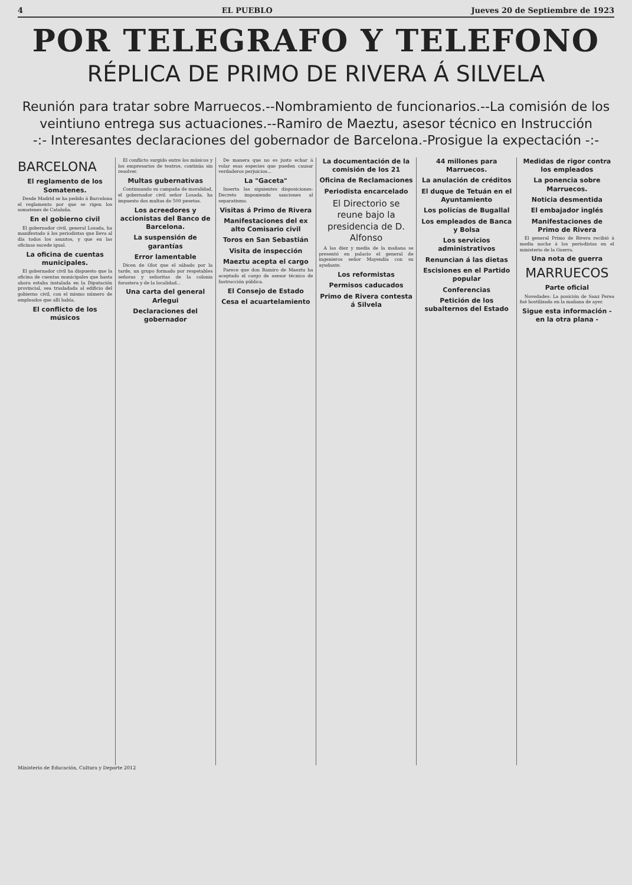4 EL PUEBLO Jueves 20 de Septiembre de 1923
POR TELEGRAFO Y TELEFONO
RÉPLICA DE PRIMO DE RIVERA Á SILVELA
Reunión para tratar sobre Marruecos.--Nombramiento de funcionarios.--La comisión de los veintiuno entrega sus actuaciones.--Ramiro de Maeztu, asesor técnico en Instrucción
-:- Interesantes declaraciones del gobernador de Barcelona.-Prosigue la expectación -:-
BARCELONA
El reglamento de los Somatenes.
Desde Madrid se ha pedido á Barcelona el reglamento por que se rigen los somatenes de Cataluña.
En el gobierno civil
El gobernador civil, general Losada, ha manifestado á los periodistas que lleva al día todos los asuntos, y que en las oficinas sucede igual.
La oficina de cuentas municipales.
El gobernador civil ha dispuesto que la oficina de cuentas municipales que hasta ahora estaba instalada en la Diputación provincial, sea trasladada al edificio del gobierno civil, con el mismo número de empleados que allí había.
El conflicto de los músicos
El conflicto surgido entre los músicos y los empresarios de teatros, continúa sin resolver.
Multas gubernativas
Continuando su campaña de moralidad, el gobernador civil señor Losada, ha impuesto dos multas de 500 pesetas.
Los acreedores y accionistas del Banco de Barcelona.
La suspensión de garantías
Error lamentable
Dicen de Olot que el sábado por la tarde, un grupo formado por respetables señoras y señoritas de la colonia forastera y de la localidad...
Una carta del general Arlegui
Declaraciones del gobernador
De manera que no es justo echar á volar esas especies que pueden causar verdaderos perjuicios...
La "Gaceta"
Inserta las siguientes disposiciones: Decreto imponiendo sanciones al separatismo.
Visitas á Primo de Rivera
Manifestaciones del ex alto Comisario civil
Toros en San Sebastián
Visita de inspección
Maeztu acepta el cargo
Parece que don Ramiro de Maeztu ha aceptado el cargo de asesor técnico de Instrucción pública.
El Consejo de Estado
Cesa el acuartelamiento
La documentación de la comisión de los 21
Oficina de Reclamaciones
Periodista encarcelado
El Directorio se reune bajo la presidencia de D. Alfonso
A las diez y media de la mañana se presentó en palacio el general de ingenieros señor Mayendía con su ayudante.
Los reformistas
Permisos caducados
Primo de Rivera contesta á Silvela
44 millones para Marruecos.
La anulación de créditos
El duque de Tetuán en el Ayuntamiento
Los policías de Bugallal
Los empleados de Banca y Bolsa
Los servicios administrativos
Renuncian á las dietas
Escisiones en el Partido popular
Conferencias
Petición de los subalternos del Estado
Medidas de rigor contra los empleados
La ponencia sobre Marruecos.
Noticia desmentida
El embajador inglés
Manifestaciones de Primo de Rivera
El general Primo de Rivera recibió á media noche á los periodistas en el ministerio de la Guerra.
Una nota de guerra
MARRUECOS
Parte oficial
Novedades: La posición de Sanz Perea fué hostilizada en la mañana de ayer.
Sigue esta información - en la otra plana -
Ministerio de Educación, Cultura y Deporte 2012